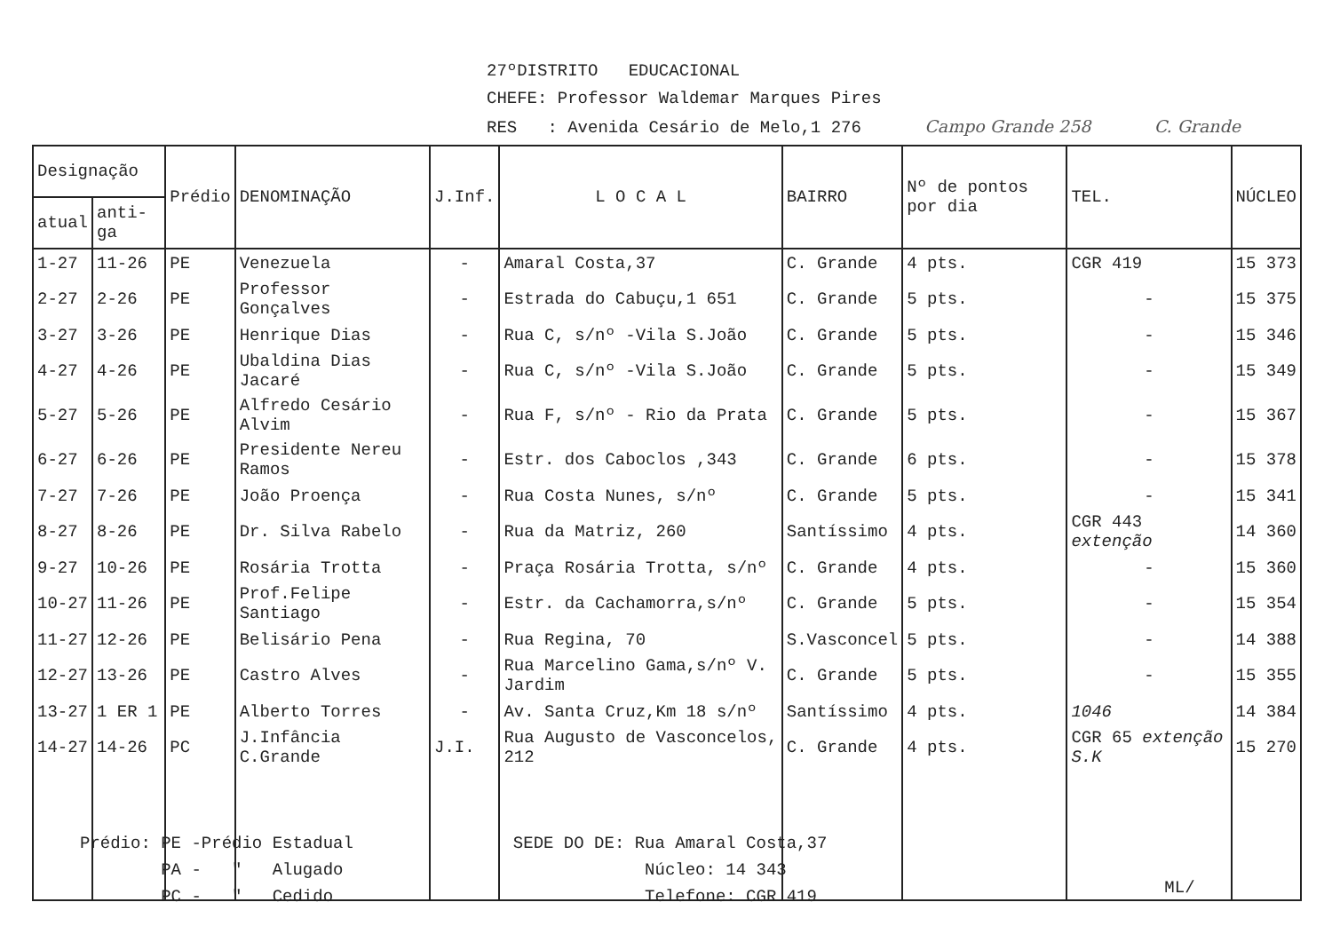27ºDISTRITO EDUCACIONAL
CHEFE: Professor Waldemar Marques Pires
RES : Avenida Cesário de Melo,1 276 Campo Grande 258 C. Grande
| Designação | | Prédio | DENOMINAÇÃO | J.Inf. | L O C A L | BAIRRO | Nº de pontos por dia | TEL. | NÚCLEO |
| --- | --- | --- | --- | --- | --- | --- | --- | --- | --- |
| atual | anti-ga | | | | | | | | |
| 1-27 | 11-26 | PE | Venezuela | - | Amaral Costa,37 | C. Grande | 4 pts. | CGR 419 | 15 373 |
| 2-27 | 2-26 | PE | Professor Gonçalves | - | Estrada do Cabuçu,1 651 | C. Grande | 5 pts. | - | 15 375 |
| 3-27 | 3-26 | PE | Henrique Dias | - | Rua C, s/nº -Vila S.João | C. Grande | 5 pts. | - | 15 346 |
| 4-27 | 4-26 | PE | Ubaldina Dias Jacaré | - | Rua C, s/nº -Vila S.João | C. Grande | 5 pts. | - | 15 349 |
| 5-27 | 5-26 | PE | Alfredo Cesário Alvim | - | Rua F, s/nº - Rio da Prata | C. Grande | 5 pts. | - | 15 367 |
| 6-27 | 6-26 | PE | Presidente Nereu Ramos | - | Estr. dos Caboclos ,343 | C. Grande | 6 pts. | - | 15 378 |
| 7-27 | 7-26 | PE | João Proença | - | Rua Costa Nunes, s/nº | C. Grande | 5 pts. | - | 15 341 |
| 8-27 | 8-26 | PE | Dr. Silva Rabelo | - | Rua da Matriz, 260 | Santíssimo | 4 pts. | CGR 443 extenção | 14 360 |
| 9-27 | 10-26 | PE | Rosária Trotta | - | Praça Rosária Trotta, s/nº | C. Grande | 4 pts. | - | 15 360 |
| 10-27 | 11-26 | PE | Prof.Felipe Santiago | - | Estr. da Cachamorra,s/nº | C. Grande | 5 pts. | - | 15 354 |
| 11-27 | 12-26 | PE | Belisário Pena | - | Rua Regina, 70 | S.Vasconcel | 5 pts. | - | 14 388 |
| 12-27 | 13-26 | PE | Castro Alves | - | Rua Marcelino Gama,s/nº V. Jardim | C. Grande | 5 pts. | - | 15 355 |
| 13-27 | 1 ER 1 | PE | Alberto Torres | - | Av. Santa Cruz,Km 18 s/nº | Santíssimo | 4 pts. | 1046 | 14 384 |
| 14-27 | 14-26 | PC | J.Infância C.Grande | J.I. | Rua Augusto de Vasconcelos, 212 | C. Grande | 4 pts. | CGR 65 extenção S.K | 15 270 |
Prédio: PE -Prédio Estadual
PA - " Alugado
PC - " Cedido
SEDE DO DE: Rua Amaral Costa,37
Núcleo: 14 343
Telefone: CGR 419
ML/